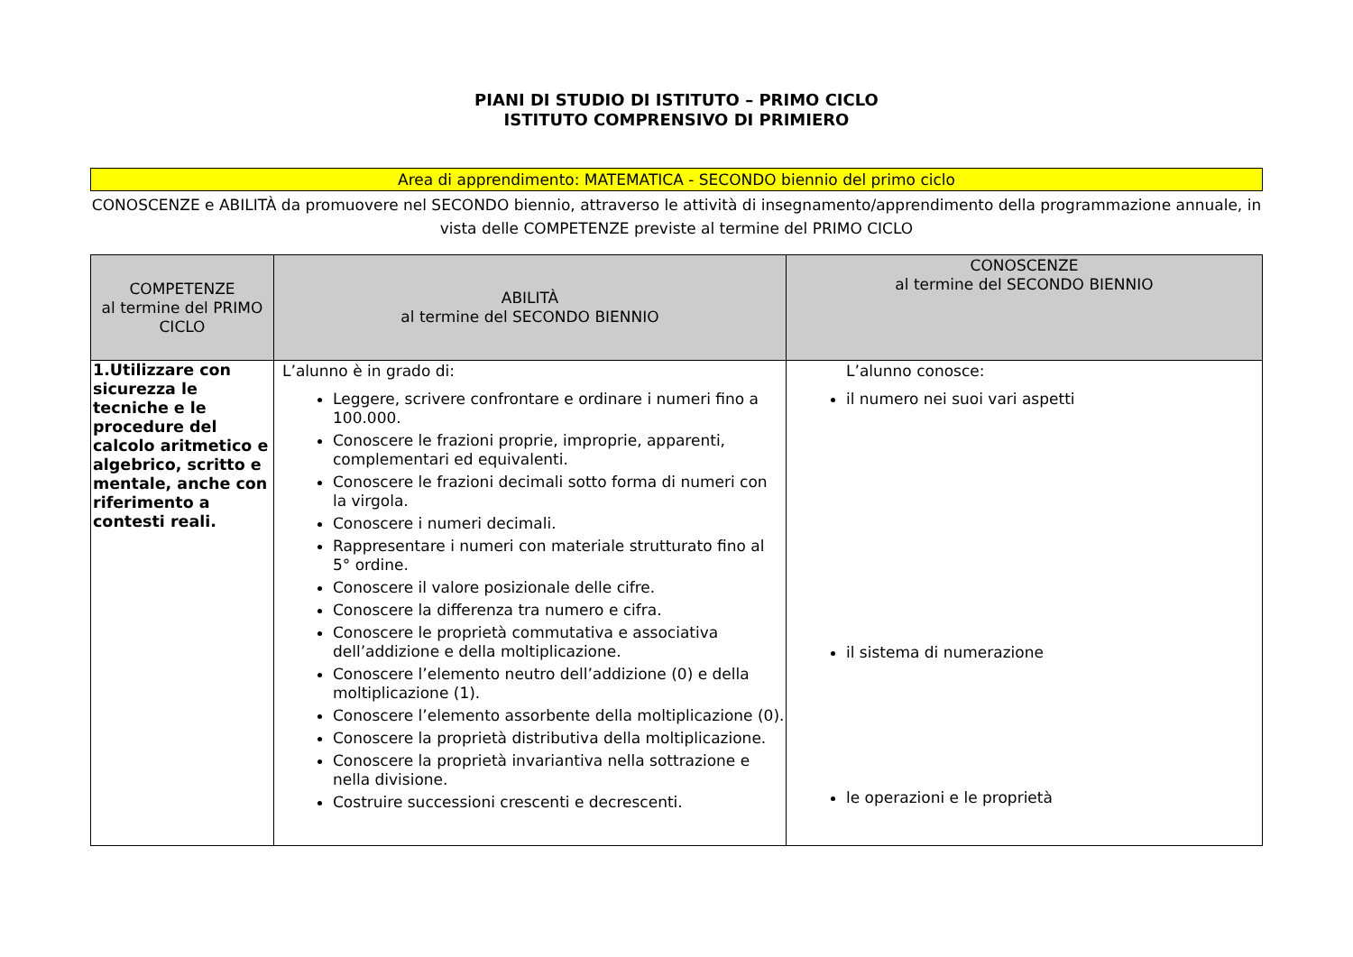PIANI DI STUDIO DI ISTITUTO – PRIMO CICLO
ISTITUTO COMPRENSIVO DI PRIMIERO
Area di apprendimento: MATEMATICA - SECONDO biennio del primo ciclo
CONOSCENZE e ABILITÀ da promuovere nel SECONDO biennio, attraverso le attività di insegnamento/apprendimento della programmazione annuale, in vista delle COMPETENZE previste al termine del PRIMO CICLO
| COMPETENZE al termine del PRIMO CICLO | ABILITÀ al termine del SECONDO BIENNIO | CONOSCENZE al termine del SECONDO BIENNIO |
| --- | --- | --- |
| 1.Utilizzare con sicurezza le tecniche e le procedure del calcolo aritmetico e algebrico, scritto e mentale, anche con riferimento a contesti reali. | L’alunno è in grado di: Leggere, scrivere confrontare e ordinare i numeri fino a 100.000. Conoscere le frazioni proprie, improprie, apparenti, complementari ed equivalenti. Conoscere le frazioni decimali sotto forma di numeri con la virgola. Conoscere i numeri decimali. Rappresentare i numeri con materiale strutturato fino al 5° ordine. Conoscere il valore posizionale delle cifre. Conoscere la differenza tra numero e cifra. Conoscere le proprietà commutativa e associativa dell’addizione e della moltiplicazione. Conoscere l’elemento neutro dell’addizione (0) e della moltiplicazione (1). Conoscere l’elemento assorbente della moltiplicazione (0). Conoscere la proprietà distributiva della moltiplicazione. Conoscere la proprietà invariantiva nella sottrazione e nella divisione. Costruire successioni crescenti e decrescenti. | L’alunno conosce: il numero nei suoi vari aspetti il sistema di numerazione le operazioni e le proprietà |